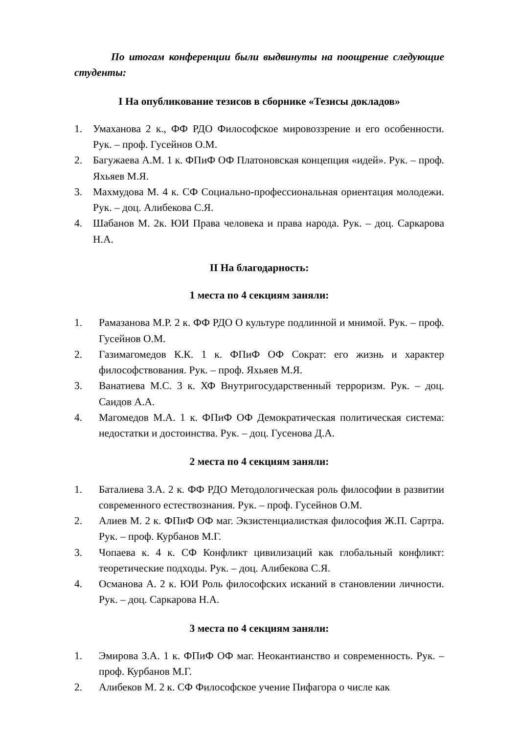По итогам конференции были выдвинуты на поощрение следующие студенты:
I На опубликование тезисов в сборнике «Тезисы докладов»
1. Умаханова 2 к., ФФ РДО Философское мировоззрение и его особенности. Рук. – проф. Гусейнов О.М.
2. Багужаева А.М. 1 к. ФПиФ ОФ Платоновская концепция «идей». Рук. – проф. Яхьяев М.Я.
3. Махмудова М. 4 к. СФ Социально-профессиональная ориентация молодежи. Рук. – доц. Алибекова С.Я.
4. Шабанов М. 2к. ЮИ Права человека и права народа. Рук. – доц. Саркарова Н.А.
II На благодарность:
1 места по 4 секциям заняли:
1. Рамазанова М.Р. 2 к. ФФ РДО О культуре подлинной и мнимой. Рук. – проф. Гусейнов О.М.
2. Газимагомедов К.К. 1 к. ФПиФ ОФ Сократ: его жизнь и характер философствования. Рук. – проф. Яхьяев М.Я.
3. Ванатиева М.С. 3 к. ХФ Внутригосударственный терроризм. Рук. – доц. Саидов А.А.
4. Магомедов М.А. 1 к. ФПиФ ОФ Демократическая политическая система: недостатки и достоинства. Рук. – доц. Гусенова Д.А.
2 места по 4 секциям заняли:
1. Баталиева З.А. 2 к. ФФ РДО Методологическая роль философии в развитии современного естествознания. Рук. – проф. Гусейнов О.М.
2. Алиев М. 2 к. ФПиФ ОФ маг. Экзистенциалисткая философия Ж.П. Сартра. Рук. – проф. Курбанов М.Г.
3. Чопаева к. 4 к. СФ Конфликт цивилизаций как глобальный конфликт: теоретические подходы. Рук. – доц. Алибекова С.Я.
4. Османова А. 2 к. ЮИ Роль философских исканий в становлении личности. Рук. – доц. Саркарова Н.А.
3 места по 4 секциям заняли:
1. Эмирова З.А. 1 к. ФПиФ ОФ маг. Неокантианство и современность. Рук. – проф. Курбанов М.Г.
2. Алибеков М. 2 к. СФ Философское учение Пифагора о числе как